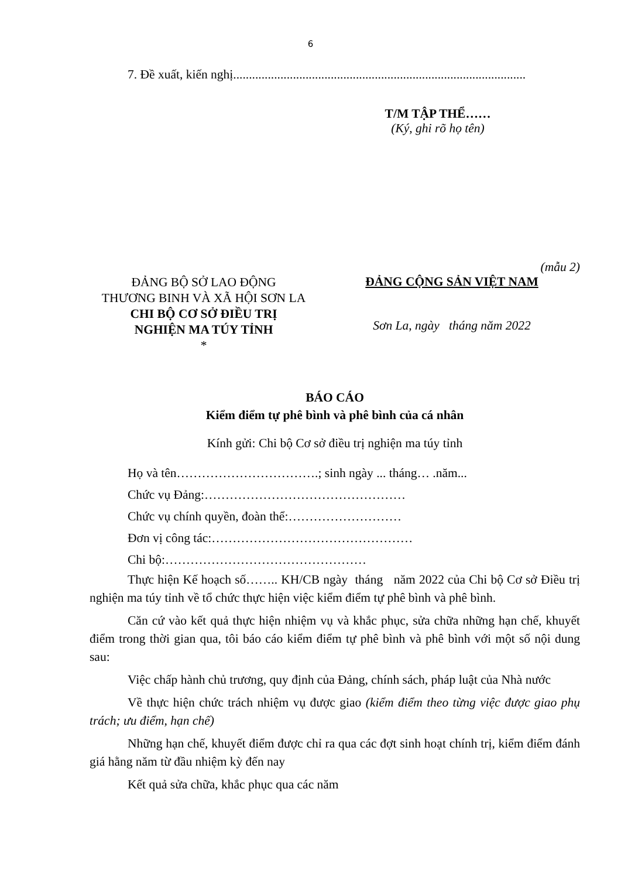6
7. Đề xuất, kiến nghị.............................................................................................
T/M TẬP THỂ……
(Ký, ghi rõ họ tên)
(mẫu 2)
ĐẢNG BỘ SỞ LAO ĐỘNG
THƯƠNG BINH VÀ XÃ HỘI SƠN LA
CHI BỘ CƠ SỞ ĐIỀU TRỊ
NGHIỆN MA TÚY TỈNH
*
ĐẢNG CỘNG SẢN VIỆT NAM
Sơn La, ngày tháng năm 2022
BÁO CÁO
Kiểm điểm tự phê bình và phê bình của cá nhân
Kính gửi: Chi bộ Cơ sở điều trị nghiện ma túy tỉnh
Họ và tên…………………………….; sinh ngày ... tháng… .năm...
Chức vụ Đảng:…………………………………………
Chức vụ chính quyền, đoàn thể:………………………
Đơn vị công tác:…………………………………………
Chi bộ:…………………………………………
Thực hiện Kế hoạch số…….. KH/CB ngày tháng năm 2022 của Chi bộ Cơ sở Điều trị nghiện ma túy tỉnh về tổ chức thực hiện việc kiểm điểm tự phê bình và phê bình.
Căn cứ vào kết quả thực hiện nhiệm vụ và khắc phục, sửa chữa những hạn chế, khuyết điểm trong thời gian qua, tôi báo cáo kiểm điểm tự phê bình và phê bình với một số nội dung sau:
Việc chấp hành chủ trương, quy định của Đảng, chính sách, pháp luật của Nhà nước
Về thực hiện chức trách nhiệm vụ được giao (kiểm điểm theo từng việc được giao phụ trách; ưu điểm, hạn chế)
Những hạn chế, khuyết điểm được chỉ ra qua các đợt sinh hoạt chính trị, kiểm điểm đánh giá hằng năm từ đầu nhiệm kỳ đến nay
Kết quả sửa chữa, khắc phục qua các năm